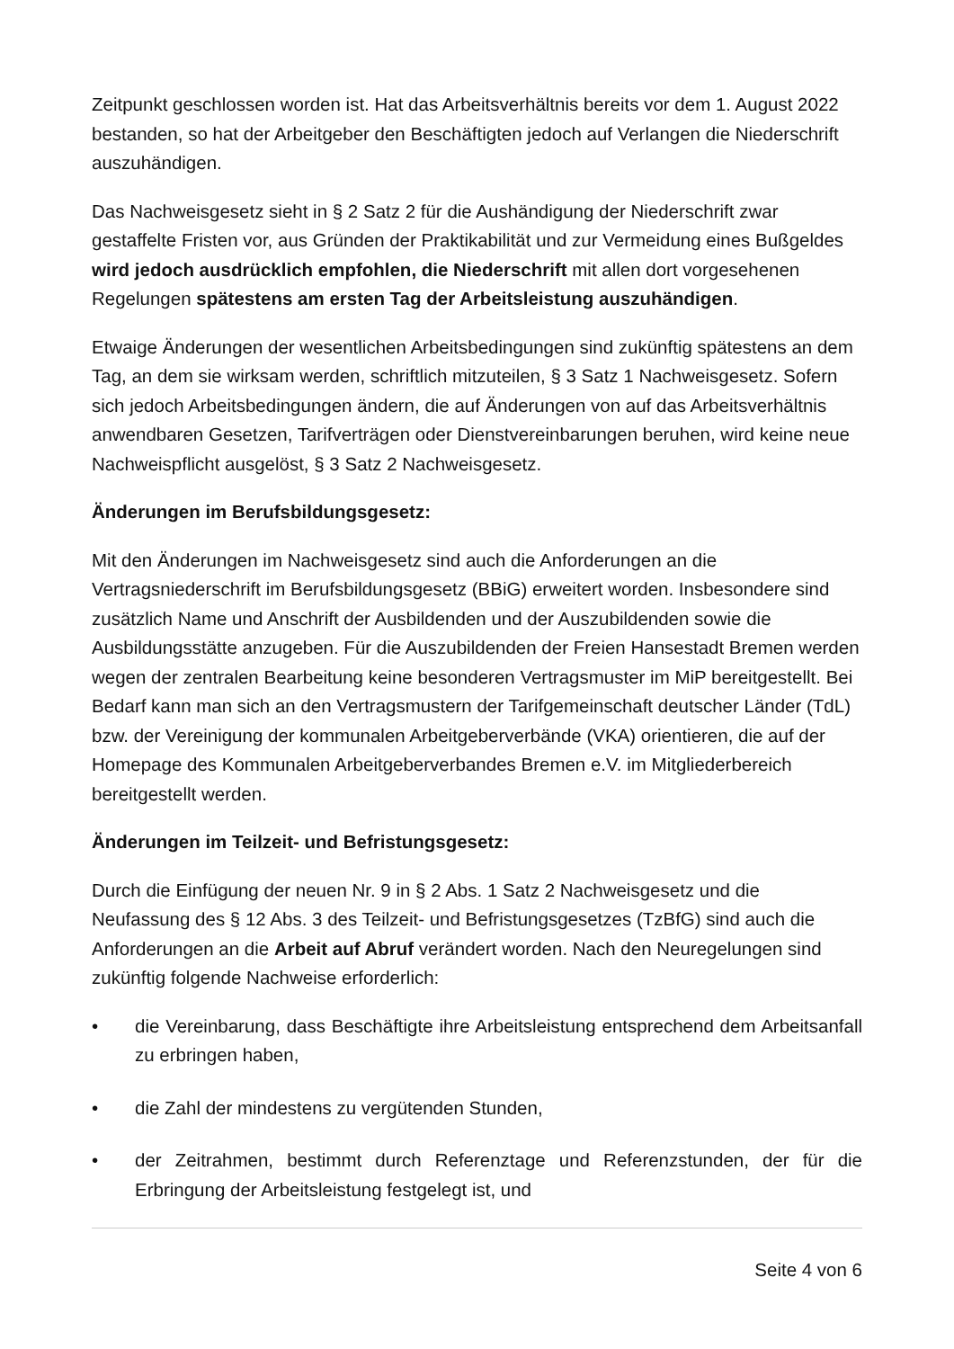Zeitpunkt geschlossen worden ist. Hat das Arbeitsverhältnis bereits vor dem 1. August 2022 bestanden, so hat der Arbeitgeber den Beschäftigten jedoch auf Verlangen die Niederschrift auszuhändigen.
Das Nachweisgesetz sieht in § 2 Satz 2 für die Aushändigung der Niederschrift zwar gestaffelte Fristen vor, aus Gründen der Praktikabilität und zur Vermeidung eines Bußgeldes wird jedoch ausdrücklich empfohlen, die Niederschrift mit allen dort vorgesehenen Regelungen spätestens am ersten Tag der Arbeitsleistung auszuhändigen.
Etwaige Änderungen der wesentlichen Arbeitsbedingungen sind zukünftig spätestens an dem Tag, an dem sie wirksam werden, schriftlich mitzuteilen, § 3 Satz 1 Nachweisgesetz. Sofern sich jedoch Arbeitsbedingungen ändern, die auf Änderungen von auf das Arbeitsverhältnis anwendbaren Gesetzen, Tarifverträgen oder Dienstvereinbarungen beruhen, wird keine neue Nachweispflicht ausgelöst, § 3 Satz 2 Nachweisgesetz.
Änderungen im Berufsbildungsgesetz:
Mit den Änderungen im Nachweisgesetz sind auch die Anforderungen an die Vertragsniederschrift im Berufsbildungsgesetz (BBiG) erweitert worden. Insbesondere sind zusätzlich Name und Anschrift der Ausbildenden und der Auszubildenden sowie die Ausbildungsstätte anzugeben. Für die Auszubildenden der Freien Hansestadt Bremen werden wegen der zentralen Bearbeitung keine besonderen Vertragsmuster im MiP bereitgestellt. Bei Bedarf kann man sich an den Vertragsmustern der Tarifgemeinschaft deutscher Länder (TdL) bzw. der Vereinigung der kommunalen Arbeitgeberverbände (VKA) orientieren, die auf der Homepage des Kommunalen Arbeitgeberverbandes Bremen e.V. im Mitgliederbereich bereitgestellt werden.
Änderungen im Teilzeit- und Befristungsgesetz:
Durch die Einfügung der neuen Nr. 9 in § 2 Abs. 1 Satz 2 Nachweisgesetz und die Neufassung des § 12 Abs. 3 des Teilzeit- und Befristungsgesetzes (TzBfG) sind auch die Anforderungen an die Arbeit auf Abruf verändert worden. Nach den Neuregelungen sind zukünftig folgende Nachweise erforderlich:
• die Vereinbarung, dass Beschäftigte ihre Arbeitsleistung entsprechend dem Arbeitsanfall zu erbringen haben,
• die Zahl der mindestens zu vergütenden Stunden,
• der Zeitrahmen, bestimmt durch Referenztage und Referenzstunden, der für die Erbringung der Arbeitsleistung festgelegt ist, und
Seite 4 von 6